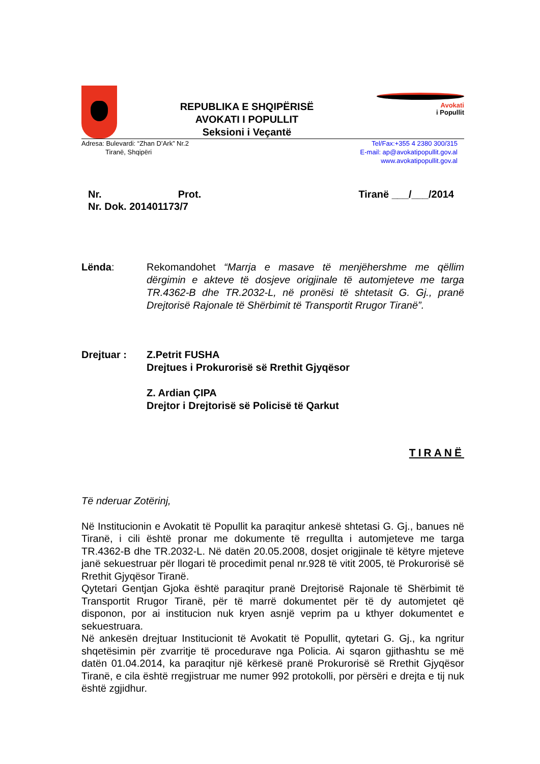REPUBLIKA E SHQIPËRISË
AVOKATI I POPULLIT
Seksioni i Veçantë
Avokati
i Popullit
Adresa: Bulevardi: “Zhan D’Ark” Nr.2
Tiranë, Shqipëri
Tel/Fax:+355 4 2380 300/315
E-mail: ap@avokatipopullit.gov.al
www.avokatipopullit.gov.al
Nr. Prot.
Nr. Dok. 201401173/7
Tiranë ___/___/2014
Lënda: Rekomandohet “Marrja e masave të menjëhershme me qëllim dërgimin e akteve të dosjeve origjinale të automjeteve me targa TR.4362-B dhe TR.2032-L, në pronësi të shtetasit G. Gj., pranë Drejtorisë Rajonale të Shërbimit të Transportit Rrugor Tiranë”.
Drejtuar : Z.Petrit FUSHA
Drejtues i Prokurorisë së Rrethit Gjyqësor
Z. Ardian ÇIPA
Drejtor i Drejtorisë së Policisë të Qarkut
TIRANË
Të nderuar Zotërinj,
Në Institucionin e Avokatit të Popullit ka paraqitur ankesë shtetasi G. Gj., banues në Tiranë, i cili është pronar me dokumente të rregullta i automjeteve me targa TR.4362-B dhe TR.2032-L. Në datën 20.05.2008, dosjet origjinale të këtyre mjeteve janë sekuestruar për llogari të procedimit penal nr.928 të vitit 2005, të Prokurorisë së Rrethit Gjyqësor Tiranë.
Qytetari Gentjan Gjoka është paraqitur pranë Drejtorisë Rajonale të Shërbimit të Transportit Rrugor Tiranë, për të marrë dokumentet për të dy automjetet që disponon, por ai institucion nuk kryen asnjë veprim pa u kthyer dokumentet e sekuestruara.
Në ankesën drejtuar Institucionit të Avokatit të Popullit, qytetari G. Gj., ka ngritur shqetësimin për zvarritje të procedurave nga Policia. Ai sqaron gjithashtu se më datën 01.04.2014, ka paraqitur një kërkesë pranë Prokurorisë së Rrethit Gjyqësor Tiranë, e cila është rregjistruar me numer 992 protokolli, por përsëri e drejta e tij nuk është zgjidhur.